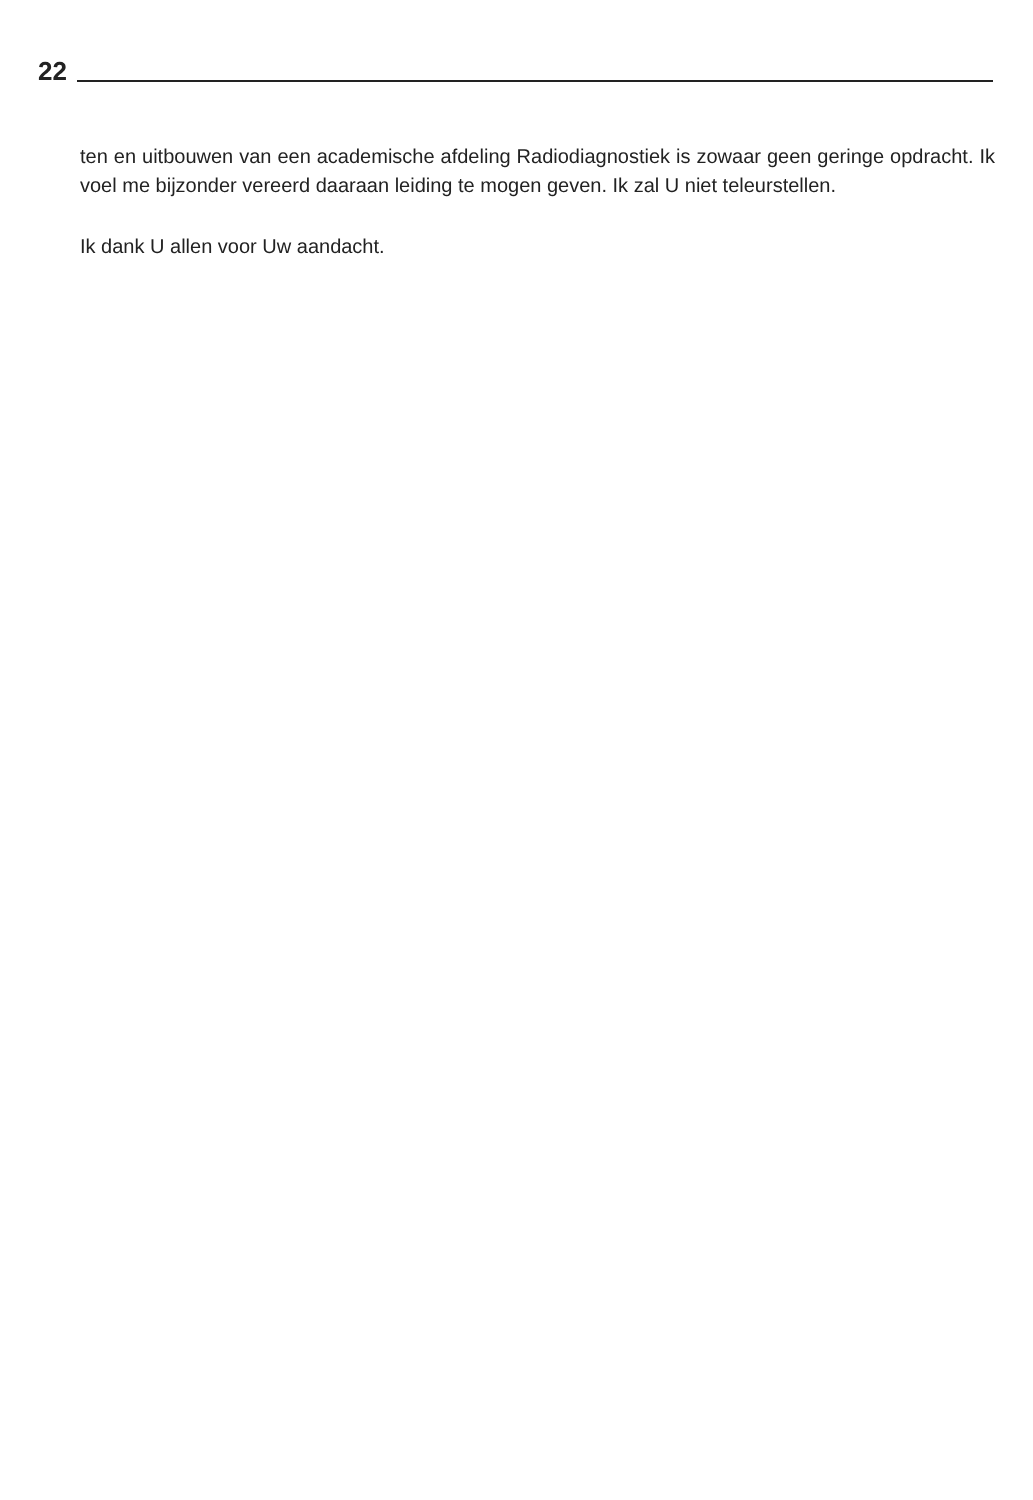22
ten en uitbouwen van een academische afdeling Radiodiagnostiek is zowaar geen geringe opdracht. Ik voel me bijzonder vereerd daaraan leiding te mogen geven. Ik zal U niet teleurstellen.
Ik dank U allen voor Uw aandacht.